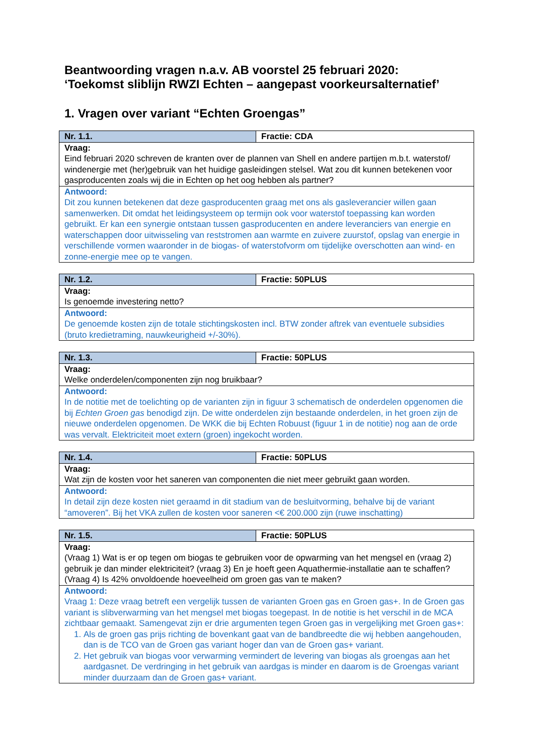Beantwoording vragen n.a.v. AB voorstel 25 februari 2020:
‘Toekomst sliblijn RWZI Echten – aangepast voorkeursalternatief’
1. Vragen over variant “Echten Groengas”
| Nr. 1.1. | Fractie: CDA |
| --- | --- |
| Vraag: Eind februari 2020 schreven de kranten over de plannen van Shell en andere partijen m.b.t. waterstof/ windenergie met (her)gebruik van het huidige gasleidingen stelsel. Wat zou dit kunnen betekenen voor gasproducenten zoals wij die in Echten op het oog hebben als partner? | |
| Antwoord: Dit zou kunnen betekenen dat deze gasproducenten graag met ons als gasleverancier willen gaan samenwerken. Dit omdat het leidingsysteem op termijn ook voor waterstof toepassing kan worden gebruikt. Er kan een synergie ontstaan tussen gasproducenten en andere leveranciers van energie en waterschappen door uitwisseling van reststromen aan warmte en zuivere zuurstof, opslag van energie in verschillende vormen waaronder in de biogas- of waterstofvorm om tijdelijke overschotten aan wind- en zonne-energie mee op te vangen. | |
| Nr. 1.2. | Fractie: 50PLUS |
| --- | --- |
| Vraag: Is genoemde investering netto? | |
| Antwoord: De genoemde kosten zijn de totale stichtingskosten incl. BTW zonder aftrek van eventuele subsidies (bruto kredietraming, nauwkeurigheid +/-30%). | |
| Nr. 1.3. | Fractie: 50PLUS |
| --- | --- |
| Vraag: Welke onderdelen/componenten zijn nog bruikbaar? | |
| Antwoord: In de notitie met de toelichting op de varianten zijn in figuur 3 schematisch de onderdelen opgenomen die bij Echten Groen gas benodigd zijn. De witte onderdelen zijn bestaande onderdelen, in het groen zijn de nieuwe onderdelen opgenomen. De WKK die bij Echten Robuust (figuur 1 in de notitie) nog aan de orde was vervalt. Elektriciteit moet extern (groen) ingekocht worden. | |
| Nr. 1.4. | Fractie: 50PLUS |
| --- | --- |
| Vraag: Wat zijn de kosten voor het saneren van componenten die niet meer gebruikt gaan worden. | |
| Antwoord: In detail zijn deze kosten niet geraamd in dit stadium van de besluitvorming, behalve bij de variant “amoveren”. Bij het VKA zullen de kosten voor saneren <€ 200.000 zijn (ruwe inschatting) | |
| Nr. 1.5. | Fractie: 50PLUS |
| --- | --- |
| Vraag: (Vraag 1) Wat is er op tegen om biogas te gebruiken voor de opwarming van het mengsel en (vraag 2) gebruik je dan minder elektriciteit? (vraag 3) En je hoeft geen Aquathermie-installatie aan te schaffen? (Vraag 4) Is 42% onvoldoende hoeveelheid om groen gas van te maken? | |
| Antwoord: Vraag 1: Deze vraag betreft een vergelijk tussen de varianten Groen gas en Groen gas+. In de Groen gas variant is slibverwarming van het mengsel met biogas toegepast. In de notitie is het verschil in de MCA zichtbaar gemaakt. Samengevat zijn er drie argumenten tegen Groen gas in vergelijking met Groen gas+: 1. Als de groen gas prijs richting de bovenkant gaat van de bandbreedte die wij hebben aangehouden, dan is de TCO van de Groen gas variant hoger dan van de Groen gas+ variant. 2. Het gebruik van biogas voor verwarming vermindert de levering van biogas als groengas aan het aardgasnet. De verdringing in het gebruik van aardgas is minder en daarom is de Groengas variant minder duurzaam dan de Groen gas+ variant. | |